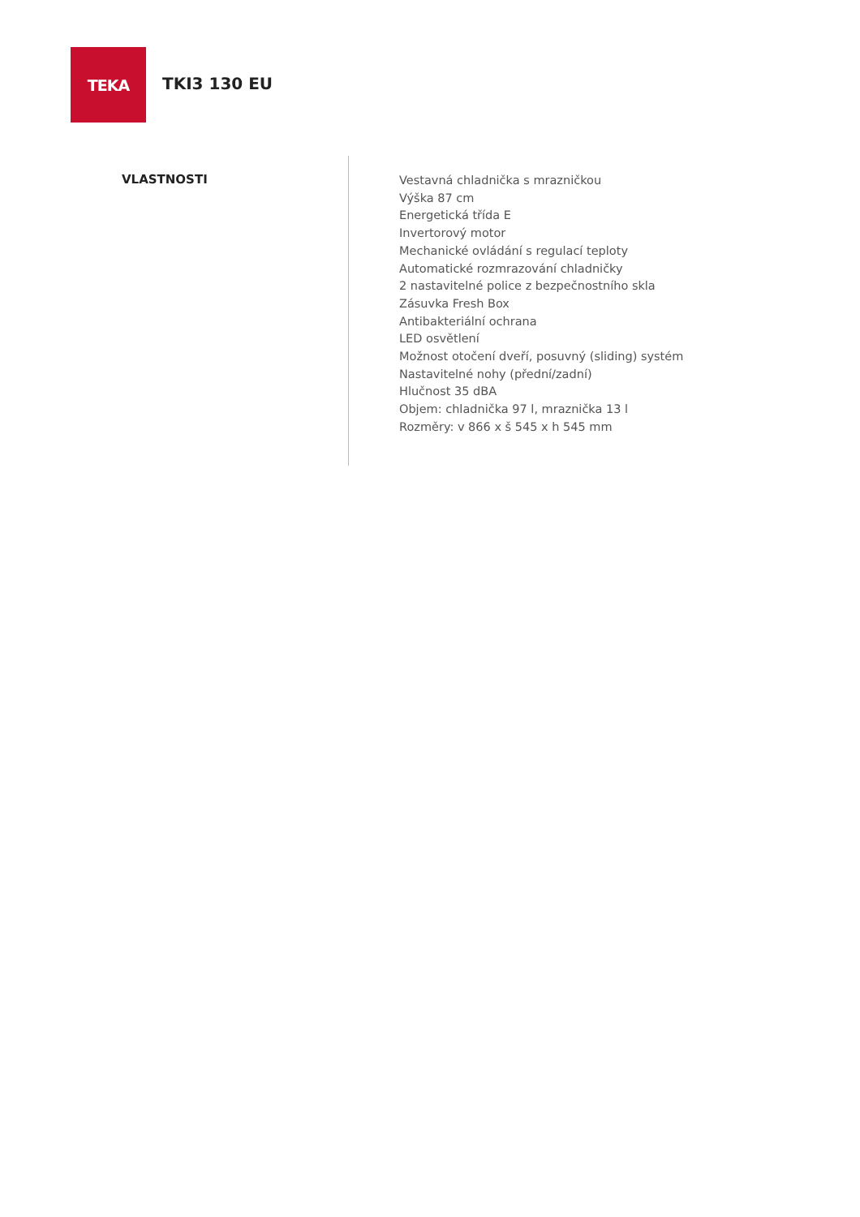TEKA
TKI3 130 EU
VLASTNOSTI
Vestavná chladnička s mrazničkou
Výška 87 cm
Energetická třída E
Invertorový motor
Mechanické ovládání s regulací teploty
Automatické rozmrazování chladničky
2 nastavitelné police z bezpečnostního skla
Zásuvka Fresh Box
Antibakteriální ochrana
LED osvětlení
Možnost otočení dveří, posuvný (sliding) systém
Nastavitelné nohy (přední/zadní)
Hlučnost 35 dBA
Objem: chladnička 97 l, mraznička 13 l
Rozměry: v 866 x š 545 x h 545 mm